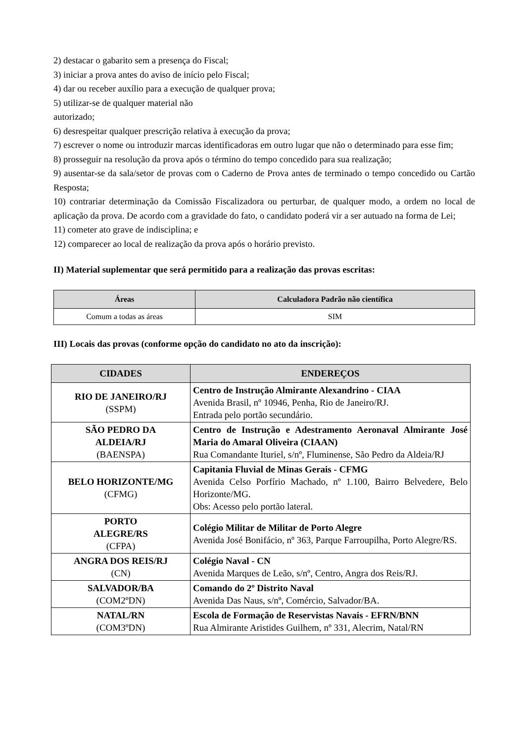2) destacar o gabarito sem a presença do Fiscal;
3) iniciar a prova antes do aviso de início pelo Fiscal;
4) dar ou receber auxílio para a execução de qualquer prova;
5) utilizar-se de qualquer material não
autorizado;
6) desrespeitar qualquer prescrição relativa à execução da prova;
7) escrever o nome ou introduzir marcas identificadoras em outro lugar que não o determinado para esse fim;
8) prosseguir na resolução da prova após o término do tempo concedido para sua realização;
9) ausentar-se da sala/setor de provas com o Caderno de Prova antes de terminado o tempo concedido ou Cartão Resposta;
10) contrariar determinação da Comissão Fiscalizadora ou perturbar, de qualquer modo, a ordem no local de aplicação da prova. De acordo com a gravidade do fato, o candidato poderá vir a ser autuado na forma de Lei;
11) cometer ato grave de indisciplina; e
12) comparecer ao local de realização da prova após o horário previsto.
II) Material suplementar que será permitido para a realização das provas escritas:
| Áreas | Calculadora Padrão não científica |
| --- | --- |
| Comum a todas as áreas | SIM |
III) Locais das provas (conforme opção do candidato no ato da inscrição):
| CIDADES | ENDEREÇOS |
| --- | --- |
| RIO DE JANEIRO/RJ (SSPM) | Centro de Instrução Almirante Alexandrino - CIAA Avenida Brasil, nº 10946, Penha, Rio de Janeiro/RJ. Entrada pelo portão secundário. |
| SÃO PEDRO DA ALDEIA/RJ (BAENSPA) | Centro de Instrução e Adestramento Aeronaval Almirante José Maria do Amaral Oliveira (CIAAN) Rua Comandante Ituriel, s/nº, Fluminense, São Pedro da Aldeia/RJ |
| BELO HORIZONTE/MG (CFMG) | Capitania Fluvial de Minas Gerais - CFMG Avenida Celso Porfírio Machado, nº 1.100, Bairro Belvedere, Belo Horizonte/MG. Obs: Acesso pelo portão lateral. |
| PORTO ALEGRE/RS (CFPA) | Colégio Militar de Militar de Porto Alegre Avenida José Bonifácio, nº 363, Parque Farroupilha, Porto Alegre/RS. |
| ANGRA DOS REIS/RJ (CN) | Colégio Naval - CN Avenida Marques de Leão, s/nº, Centro, Angra dos Reis/RJ. |
| SALVADOR/BA (COM2ºDN) | Comando do 2º Distrito Naval Avenida Das Naus, s/nº, Comércio, Salvador/BA. |
| NATAL/RN (COM3ºDN) | Escola de Formação de Reservistas Navais - EFRN/BNN Rua Almirante Aristides Guilhem, nº 331, Alecrim, Natal/RN |